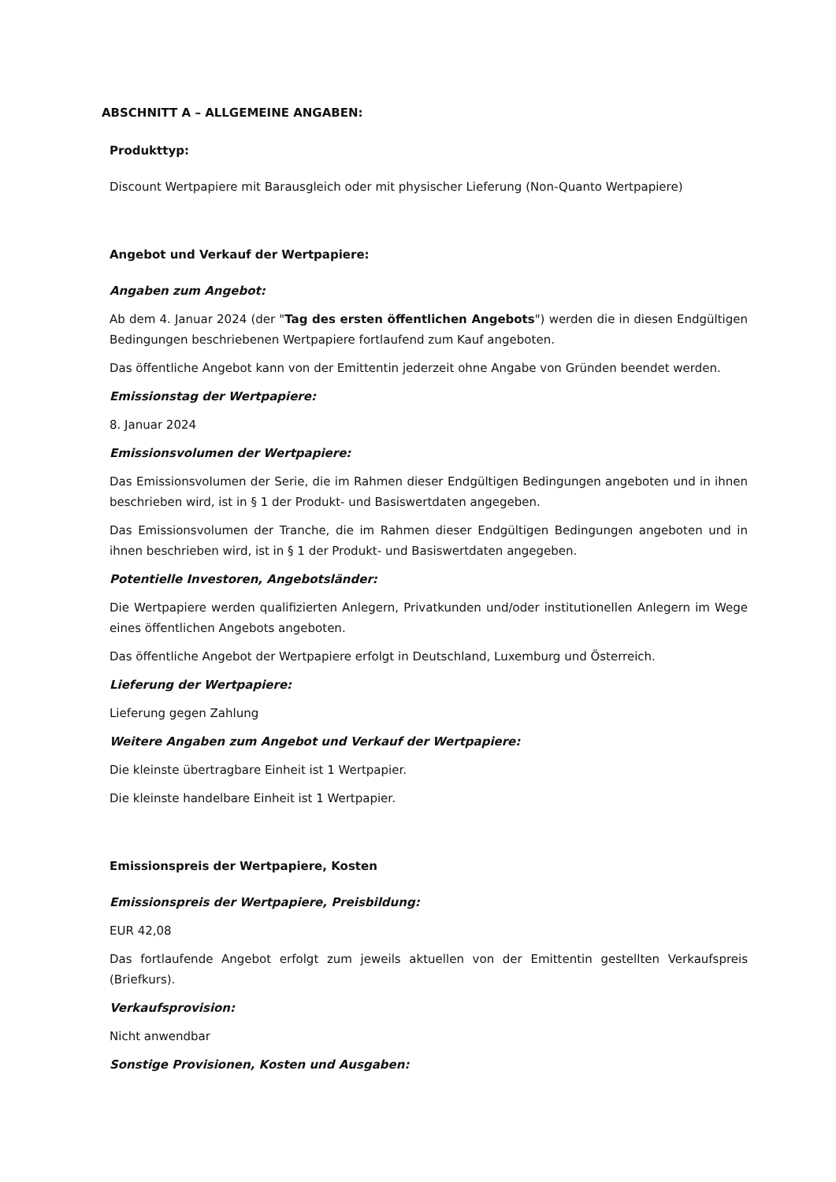ABSCHNITT A – ALLGEMEINE ANGABEN:
Produkttyp:
Discount Wertpapiere mit Barausgleich oder mit physischer Lieferung (Non-Quanto Wertpapiere)
Angebot und Verkauf der Wertpapiere:
Angaben zum Angebot:
Ab dem 4. Januar 2024 (der "Tag des ersten öffentlichen Angebots") werden die in diesen Endgültigen Bedingungen beschriebenen Wertpapiere fortlaufend zum Kauf angeboten.
Das öffentliche Angebot kann von der Emittentin jederzeit ohne Angabe von Gründen beendet werden.
Emissionstag der Wertpapiere:
8. Januar 2024
Emissionsvolumen der Wertpapiere:
Das Emissionsvolumen der Serie, die im Rahmen dieser Endgültigen Bedingungen angeboten und in ihnen beschrieben wird, ist in § 1 der Produkt- und Basiswertdaten angegeben.
Das Emissionsvolumen der Tranche, die im Rahmen dieser Endgültigen Bedingungen angeboten und in ihnen beschrieben wird, ist in § 1 der Produkt- und Basiswertdaten angegeben.
Potentielle Investoren, Angebotsländer:
Die Wertpapiere werden qualifizierten Anlegern, Privatkunden und/oder institutionellen Anlegern im Wege eines öffentlichen Angebots angeboten.
Das öffentliche Angebot der Wertpapiere erfolgt in Deutschland, Luxemburg und Österreich.
Lieferung der Wertpapiere:
Lieferung gegen Zahlung
Weitere Angaben zum Angebot und Verkauf der Wertpapiere:
Die kleinste übertragbare Einheit ist 1 Wertpapier.
Die kleinste handelbare Einheit ist 1 Wertpapier.
Emissionspreis der Wertpapiere, Kosten
Emissionspreis der Wertpapiere, Preisbildung:
EUR 42,08
Das fortlaufende Angebot erfolgt zum jeweils aktuellen von der Emittentin gestellten Verkaufspreis (Briefkurs).
Verkaufsprovision:
Nicht anwendbar
Sonstige Provisionen, Kosten und Ausgaben: